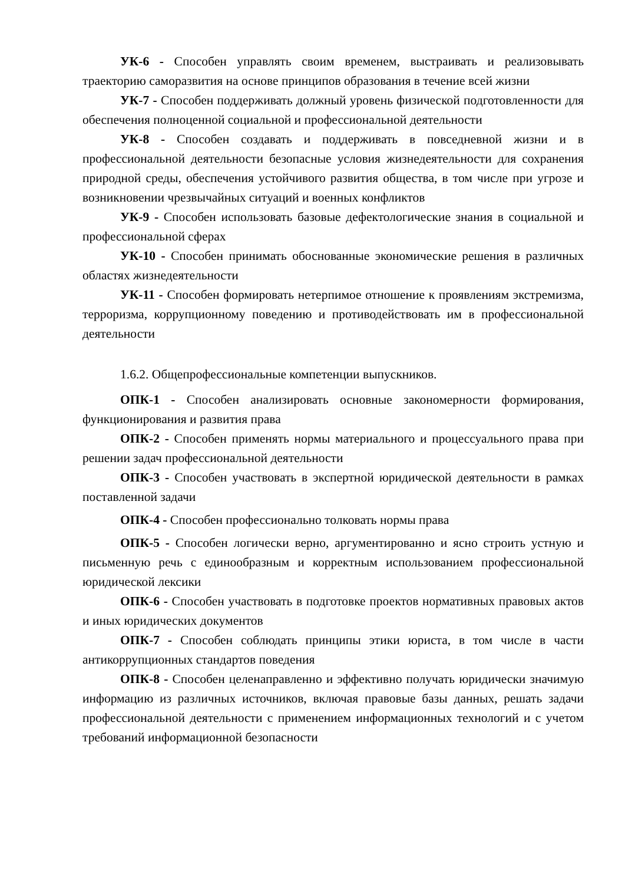УК-6 - Способен управлять своим временем, выстраивать и реализовывать траекторию саморазвития на основе принципов образования в течение всей жизни
УК-7 - Способен поддерживать должный уровень физической подготовленности для обеспечения полноценной социальной и профессиональной деятельности
УК-8 - Способен создавать и поддерживать в повседневной жизни и в профессиональной деятельности безопасные условия жизнедеятельности для сохранения природной среды, обеспечения устойчивого развития общества, в том числе при угрозе и возникновении чрезвычайных ситуаций и военных конфликтов
УК-9 - Способен использовать базовые дефектологические знания в социальной и профессиональной сферах
УК-10 - Способен принимать обоснованные экономические решения в различных областях жизнедеятельности
УК-11 - Способен формировать нетерпимое отношение к проявлениям экстремизма, терроризма, коррупционному поведению и противодействовать им в профессиональной деятельности
1.6.2. Общепрофессиональные компетенции выпускников.
ОПК-1 - Способен анализировать основные закономерности формирования, функционирования и развития права
ОПК-2 - Способен применять нормы материального и процессуального права при решении задач профессиональной деятельности
ОПК-3 - Способен участвовать в экспертной юридической деятельности в рамках поставленной задачи
ОПК-4 - Способен профессионально толковать нормы права
ОПК-5 - Способен логически верно, аргументированно и ясно строить устную и письменную речь с единообразным и корректным использованием профессиональной юридической лексики
ОПК-6 - Способен участвовать в подготовке проектов нормативных правовых актов и иных юридических документов
ОПК-7 - Способен соблюдать принципы этики юриста, в том числе в части антикоррупционных стандартов поведения
ОПК-8 - Способен целенаправленно и эффективно получать юридически значимую информацию из различных источников, включая правовые базы данных, решать задачи профессиональной деятельности с применением информационных технологий и с учетом требований информационной безопасности